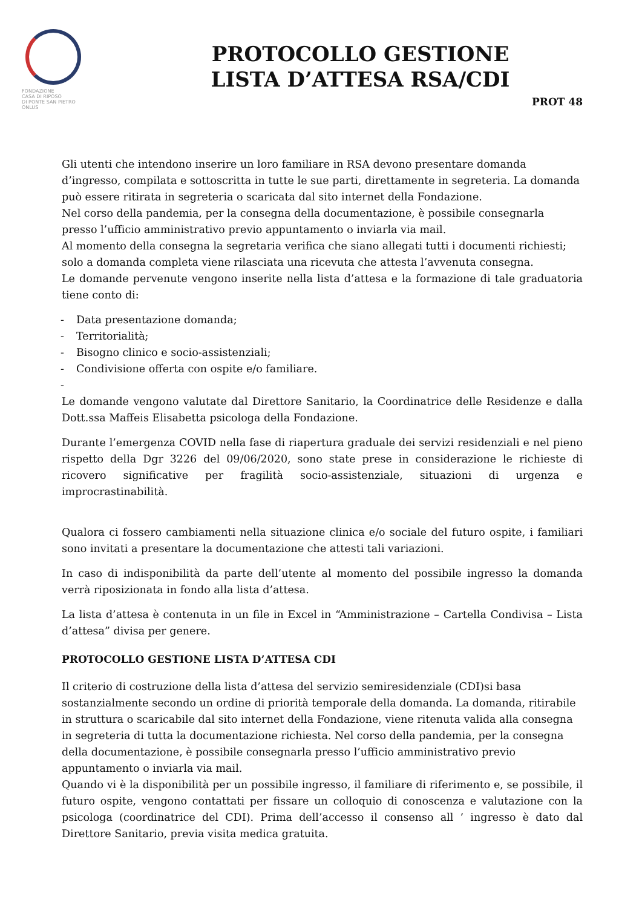FONDAZIONE
CASA DI RIPOSO
DI PONTE SAN PIETRO
ONLUS
PROTOCOLLO GESTIONE
LISTA D’ATTESA RSA/CDI
PROT 48
Gli utenti che intendono inserire un loro familiare in RSA devono presentare domanda d’ingresso, compilata e sottoscritta in tutte le sue parti, direttamente in segreteria. La domanda può essere ritirata in segreteria o scaricata dal sito internet della Fondazione.
Nel corso della pandemia, per la consegna della documentazione, è possibile consegnarla presso l’ufficio amministrativo previo appuntamento o inviarla via mail.
Al momento della consegna la segretaria verifica che siano allegati tutti i documenti richiesti; solo a domanda completa viene rilasciata una ricevuta che attesta l’avvenuta consegna.
Le domande pervenute vengono inserite nella lista d’attesa e la formazione di tale graduatoria tiene conto di:
- Data presentazione domanda;
- Territorialità;
- Bisogno clinico e socio-assistenziali;
- Condivisione offerta con ospite e/o familiare.
-
Le domande vengono valutate dal Direttore Sanitario, la Coordinatrice delle Residenze e dalla Dott.ssa Maffeis Elisabetta psicologa della Fondazione.
Durante l’emergenza COVID nella fase di riapertura graduale dei servizi residenziali e nel pieno rispetto della Dgr 3226 del 09/06/2020, sono state prese in considerazione le richieste di ricovero significative per fragilità socio-assistenziale, situazioni di urgenza e improcrastinabilità.
Qualora ci fossero cambiamenti nella situazione clinica e/o sociale del futuro ospite, i familiari sono invitati a presentare la documentazione che attesti tali variazioni.
In caso di indisponibilità da parte dell’utente al momento del possibile ingresso la domanda verrà riposizionata in fondo alla lista d’attesa.
La lista d’attesa è contenuta in un file in Excel in “Amministrazione – Cartella Condivisa – Lista d’attesa” divisa per genere.
PROTOCOLLO GESTIONE LISTA D’ATTESA CDI
Il criterio di costruzione della lista d’attesa del servizio semiresidenziale (CDI)si basa sostanzialmente secondo un ordine di priorità temporale della domanda. La domanda, ritirabile in struttura o scaricabile dal sito internet della Fondazione, viene ritenuta valida alla consegna in segreteria di tutta la documentazione richiesta. Nel corso della pandemia, per la consegna della documentazione, è possibile consegnarla presso l’ufficio amministrativo previo appuntamento o inviarla via mail.
Quando vi è la disponibilità per un possibile ingresso, il familiare di riferimento e, se possibile, il futuro ospite, vengono contattati per fissare un colloquio di conoscenza e valutazione con la psicologa (coordinatrice del CDI). Prima dell’accesso il consenso all ’ ingresso è dato dal Direttore Sanitario, previa visita medica gratuita.